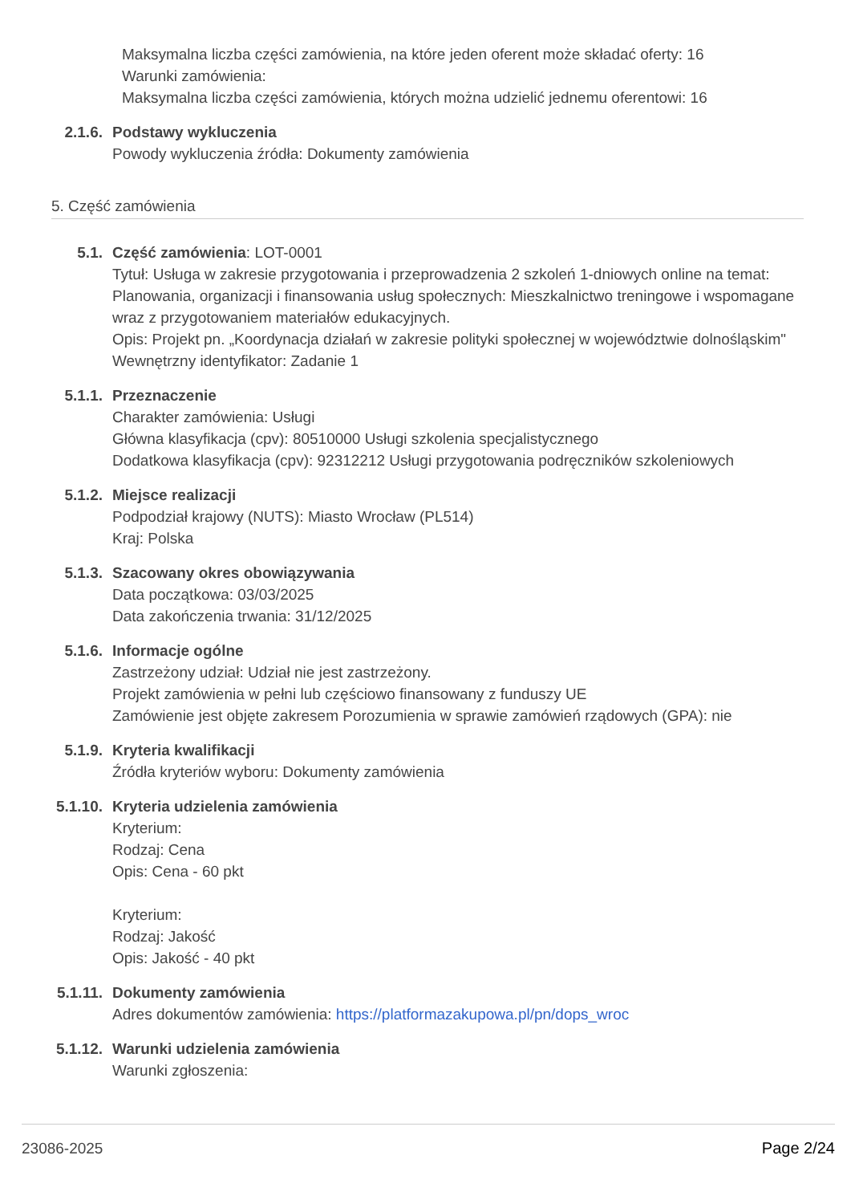Maksymalna liczba części zamówienia, na które jeden oferent może składać oferty: 16
Warunki zamówienia:
Maksymalna liczba części zamówienia, których można udzielić jednemu oferentowi: 16
2.1.6. Podstawy wykluczenia
Powody wykluczenia źródła: Dokumenty zamówienia
5. Część zamówienia
5.1. Część zamówienia: LOT-0001
Tytuł: Usługa w zakresie przygotowania i przeprowadzenia 2 szkoleń 1-dniowych online na temat: Planowania, organizacji i finansowania usług społecznych: Mieszkalnictwo treningowe i wspomagane wraz z przygotowaniem materiałów edukacyjnych.
Opis: Projekt pn. „Koordynacja działań w zakresie polityki społecznej w województwie dolnośląskim"
Wewnętrzny identyfikator: Zadanie 1
5.1.1. Przeznaczenie
Charakter zamówienia: Usługi
Główna klasyfikacja (cpv): 80510000 Usługi szkolenia specjalistycznego
Dodatkowa klasyfikacja (cpv): 92312212 Usługi przygotowania podręczników szkoleniowych
5.1.2. Miejsce realizacji
Podpodział krajowy (NUTS): Miasto Wrocław (PL514)
Kraj: Polska
5.1.3. Szacowany okres obowiązywania
Data początkowa: 03/03/2025
Data zakończenia trwania: 31/12/2025
5.1.6. Informacje ogólne
Zastrzeżony udział: Udział nie jest zastrzeżony.
Projekt zamówienia w pełni lub częściowo finansowany z funduszy UE
Zamówienie jest objęte zakresem Porozumienia w sprawie zamówień rządowych (GPA): nie
5.1.9. Kryteria kwalifikacji
Źródła kryteriów wyboru: Dokumenty zamówienia
5.1.10. Kryteria udzielenia zamówienia
Kryterium:
Rodzaj: Cena
Opis: Cena - 60 pkt
Kryterium:
Rodzaj: Jakość
Opis: Jakość - 40 pkt
5.1.11. Dokumenty zamówienia
Adres dokumentów zamówienia: https://platformazakupowa.pl/pn/dops_wroc
5.1.12. Warunki udzielenia zamówienia
Warunki zgłoszenia:
23086-2025 Page 2/24